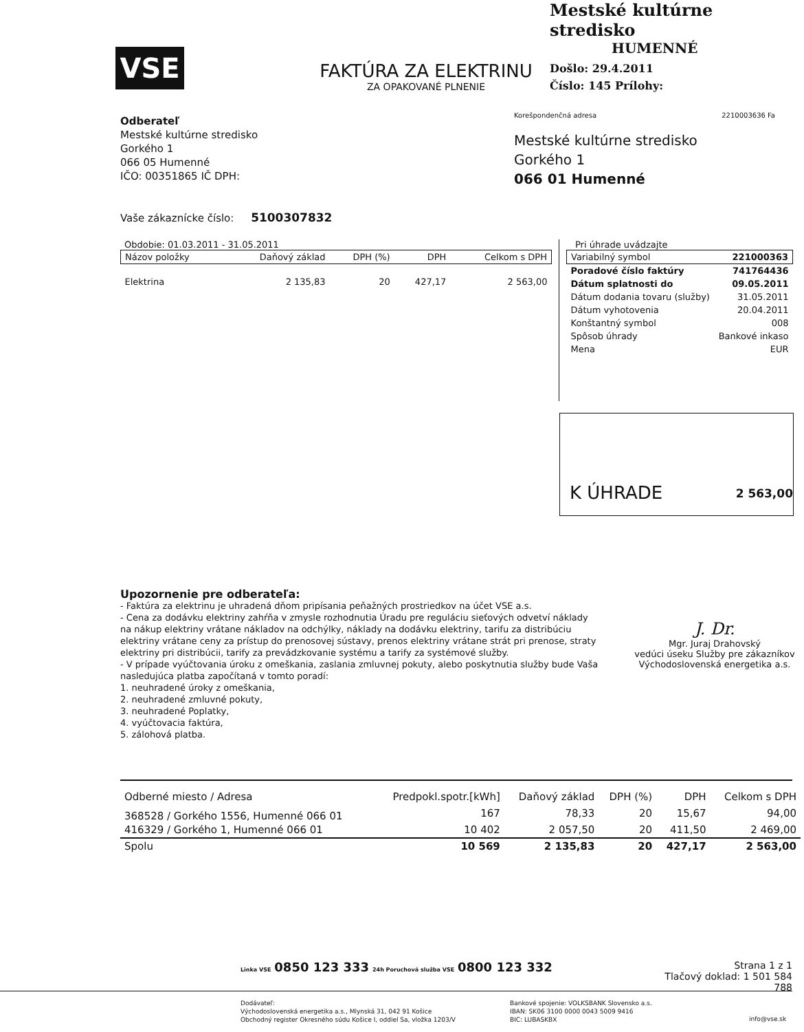VSE
FAKTÚRA ZA ELEKTRINU
ZA OPAKOVANÉ PLNENIE
Mestské kultúrne stredisko
HUMENNÉ
Došlo: 29.4.2011
Číslo: 145 Prílohy:
Odberateľ
Mestské kultúrne stredisko
Gorkého 1
066 05 Humenné
IČO: 00351865 IČ DPH:
Korešpondenčná adresa 2210003636 Fa
Mestské kultúrne stredisko
Gorkého 1
066 01 Humenné
Vaše zákaznícke číslo: 5100307832
Obdobie: 01.03.2011 - 31.05.2011
| Názov položky | Daňový základ | DPH (%) | DPH | Celkom s DPH |
| --- | --- | --- | --- | --- |
| Elektrina | 2 135,83 | 20 | 427,17 | 2 563,00 |
Pri úhrade uvádzajte
| Variabilný symbol | 221000363 |
| Poradové číslo faktúry | 741764436 |
| Dátum splatnosti do | 09.05.2011 |
| Dátum dodania tovaru (služby) | 31.05.2011 |
| Dátum vyhotovenia | 20.04.2011 |
| Konštantný symbol | 008 |
| Spôsob úhrady | Bankové inkaso |
| Mena | EUR |
K ÚHRADE 2 563,00
Upozornenie pre odberateľa:
- Faktúra za elektrinu je uhradená dňom pripísania peňažných prostriedkov na účet VSE a.s.
- Cena za dodávku elektriny zahŕňa v zmysle rozhodnutia Úradu pre reguláciu sieťových odvetví náklady na nákup elektriny vrátane nákladov na odchýlky, náklady na dodávku elektriny, tarifu za distribúciu elektriny vrátane ceny za prístup do prenosovej sústavy, prenos elektriny vrátane strát pri prenose, straty elektriny pri distribúcii, tarify za prevádzkovanie systému a tarify za systémové služby.
- V prípade vyúčtovania úroku z omeškania, zaslania zmluvnej pokuty, alebo poskytnutia služby bude Vaša nasledujúca platba započítaná v tomto poradí:
1. neuhradené úroky z omeškania,
2. neuhradené zmluvné pokuty,
3. neuhradené Poplatky,
4. vyúčtovacia faktúra,
5. zálohová platba.
J. Dr.
Mgr. Juraj Drahovský
vedúci úseku Služby pre zákazníkov
Východoslovenská energetika a.s.
| Odberné miesto / Adresa | Predpokl.spotr.[kWh] | Daňový základ | DPH (%) | DPH | Celkom s DPH |
| --- | --- | --- | --- | --- | --- |
| 368528 / Gorkého 1556, Humenné 066 01 | 167 | 78,33 | 20 | 15,67 | 94,00 |
| 416329 / Gorkého 1, Humenné 066 01 | 10 402 | 2 057,50 | 20 | 411,50 | 2 469,00 |
| Spolu | 10 569 | 2 135,83 | 20 | 427,17 | 2 563,00 |
Linka VSE 0850 123 333 24h Poruchová služba VSE 0800 123 332
Strana 1 z 1
Tlačový doklad: 1 501 584 788
Dodávateľ:
Východoslovenská energetika a.s., Mlynská 31, 042 91 Košice
Obchodný register Okresného súdu Košice I, oddiel Sa, vložka 1203/V
Bankové spojenie: VOLKSBANK Slovensko a.s.
IBAN: SK06 3100 0000 0043 5009 9416
BIC: LUBASKBX
info@vse.sk